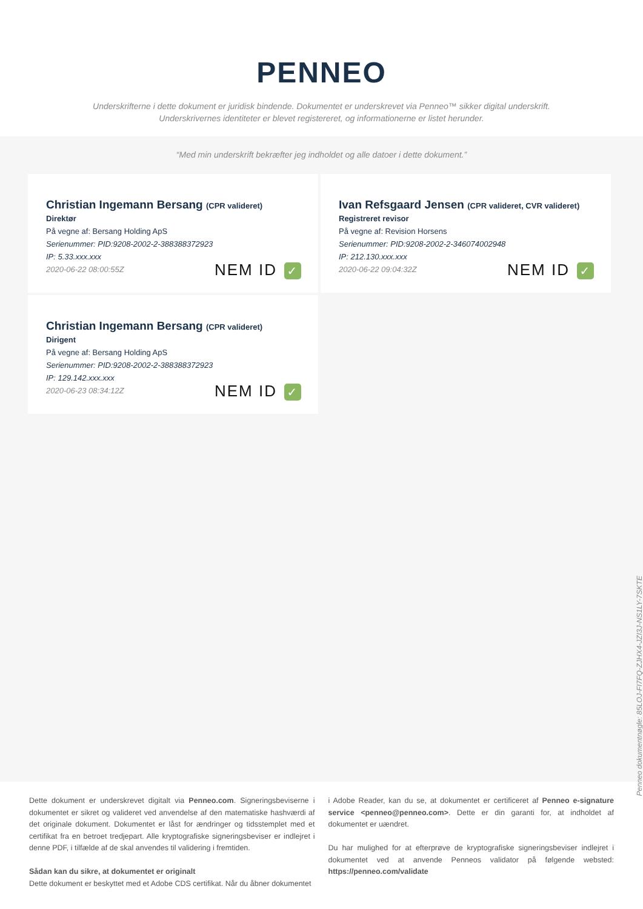PENNEO
Underskrifterne i dette dokument er juridisk bindende. Dokumentet er underskrevet via Penneo™ sikker digital underskrift.
Underskrivernes identiteter er blevet registereret, og informationerne er listet herunder.
“Med min underskrift bekræfter jeg indholdet og alle datoer i dette dokument.”
Christian Ingemann Bersang (CPR valideret)
Direktør
På vegne af: Bersang Holding ApS
Serienummer: PID:9208-2002-2-388388372923
IP: 5.33.xxx.xxx
2020-06-22 08:00:55Z
NEM ID ✓
Ivan Refsgaard Jensen (CPR valideret, CVR valideret)
Registreret revisor
På vegne af: Revision Horsens
Serienummer: PID:9208-2002-2-346074002948
IP: 212.130.xxx.xxx
2020-06-22 09:04:32Z
NEM ID ✓
Christian Ingemann Bersang (CPR valideret)
Dirigent
På vegne af: Bersang Holding ApS
Serienummer: PID:9208-2002-2-388388372923
IP: 129.142.xxx.xxx
2020-06-23 08:34:12Z
NEM ID ✓
Dette dokument er underskrevet digitalt via Penneo.com. Signeringsbeviserne i dokumentet er sikret og valideret ved anvendelse af den matematiske hashværdi af det originale dokument. Dokumentet er låst for ændringer og tidsstemplet med et certifikat fra en betroet tredjepart. Alle kryptografiske signeringsbeviser er indlejret i denne PDF, i tilfælde af de skal anvendes til validering i fremtiden.
Sådan kan du sikre, at dokumentet er originalt
Dette dokument er beskyttet med et Adobe CDS certifikat. Når du åbner dokumentet
i Adobe Reader, kan du se, at dokumentet er certificeret af Penneo e-signature service <penneo@penneo.com>. Dette er din garanti for, at indholdet af dokumentet er uændret.
Du har mulighed for at efterprøve de kryptografiske signeringsbeviser indlejret i dokumentet ved at anvende Penneos validator på følgende websted: https://penneo.com/validate
Penneo dokumentnøgle: 85LOJ-FI7FQ-ZJHX4-JZI3J-NS1LY-7SKTE